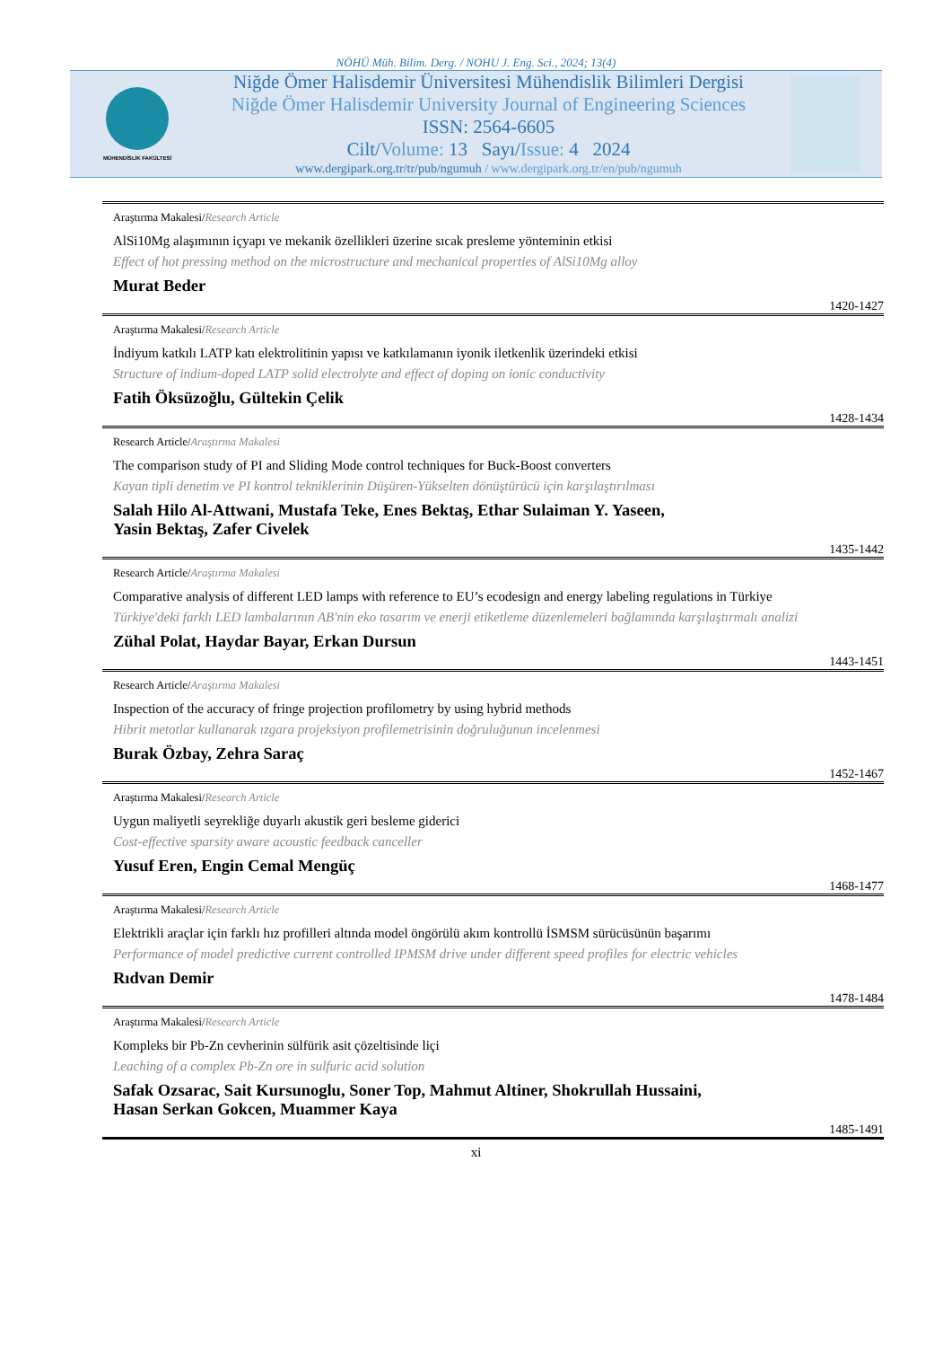NÖHÜ Müh. Bilim. Derg. / NOHU J. Eng. Sci., 2024; 13(4)
MÜHENDİSLİK FAKÜLTESİ
Niğde Ömer Halisdemir Üniversitesi Mühendislik Bilimleri Dergisi
Niğde Ömer Halisdemir University Journal of Engineering Sciences
ISSN: 2564-6605
Cilt/Volume: 13 Sayı/Issue: 4 2024
www.dergipark.org.tr/tr/pub/ngumuh / www.dergipark.org.tr/en/pub/ngumuh
Araştırma Makalesi/Research Article
AlSi10Mg alaşımının içyapı ve mekanik özellikleri üzerine sıcak presleme yönteminin etkisi
Effect of hot pressing method on the microstructure and mechanical properties of AlSi10Mg alloy
Murat Beder
1420-1427
Araştırma Makalesi/Research Article
İndiyum katkılı LATP katı elektrolitinin yapısı ve katkılamanın iyonik iletkenlik üzerindeki etkisi
Structure of indium-doped LATP solid electrolyte and effect of doping on ionic conductivity
Fatih Öksüzoğlu, Gültekin Çelik
1428-1434
Research Article/Araştırma Makalesi
The comparison study of PI and Sliding Mode control techniques for Buck-Boost converters
Kayan tipli denetim ve PI kontrol tekniklerinin Düşüren-Yükselten dönüştürücü için karşılaştırılması
Salah Hilo Al-Attwani, Mustafa Teke, Enes Bektaş, Ethar Sulaiman Y. Yaseen,
Yasin Bektaş, Zafer Civelek
1435-1442
Research Article/Araştırma Makalesi
Comparative analysis of different LED lamps with reference to EU’s ecodesign and energy labeling regulations in Türkiye
Türkiye'deki farklı LED lambalarının AB'nin eko tasarım ve enerji etiketleme düzenlemeleri bağlamında karşılaştırmalı analizi
Zühal Polat, Haydar Bayar, Erkan Dursun
1443-1451
Research Article/Araştırma Makalesi
Inspection of the accuracy of fringe projection profilometry by using hybrid methods
Hibrit metotlar kullanarak ızgara projeksiyon profilemetrisinin doğruluğunun incelenmesi
Burak Özbay, Zehra Saraç
1452-1467
Araştırma Makalesi/Research Article
Uygun maliyetli seyrekliğe duyarlı akustik geri besleme giderici
Cost-effective sparsity aware acoustic feedback canceller
Yusuf Eren, Engin Cemal Mengüç
1468-1477
Araştırma Makalesi/Research Article
Elektrikli araçlar için farklı hız profilleri altında model öngörülü akım kontrollü İSMSM sürücüsünün başarımı
Performance of model predictive current controlled IPMSM drive under different speed profiles for electric vehicles
Rıdvan Demir
1478-1484
Araştırma Makalesi/Research Article
Kompleks bir Pb-Zn cevherinin sülfürik asit çözeltisinde liçi
Leaching of a complex Pb-Zn ore in sulfuric acid solution
Safak Ozsarac, Sait Kursunoglu, Soner Top, Mahmut Altiner, Shokrullah Hussaini,
Hasan Serkan Gokcen, Muammer Kaya
1485-1491
xi